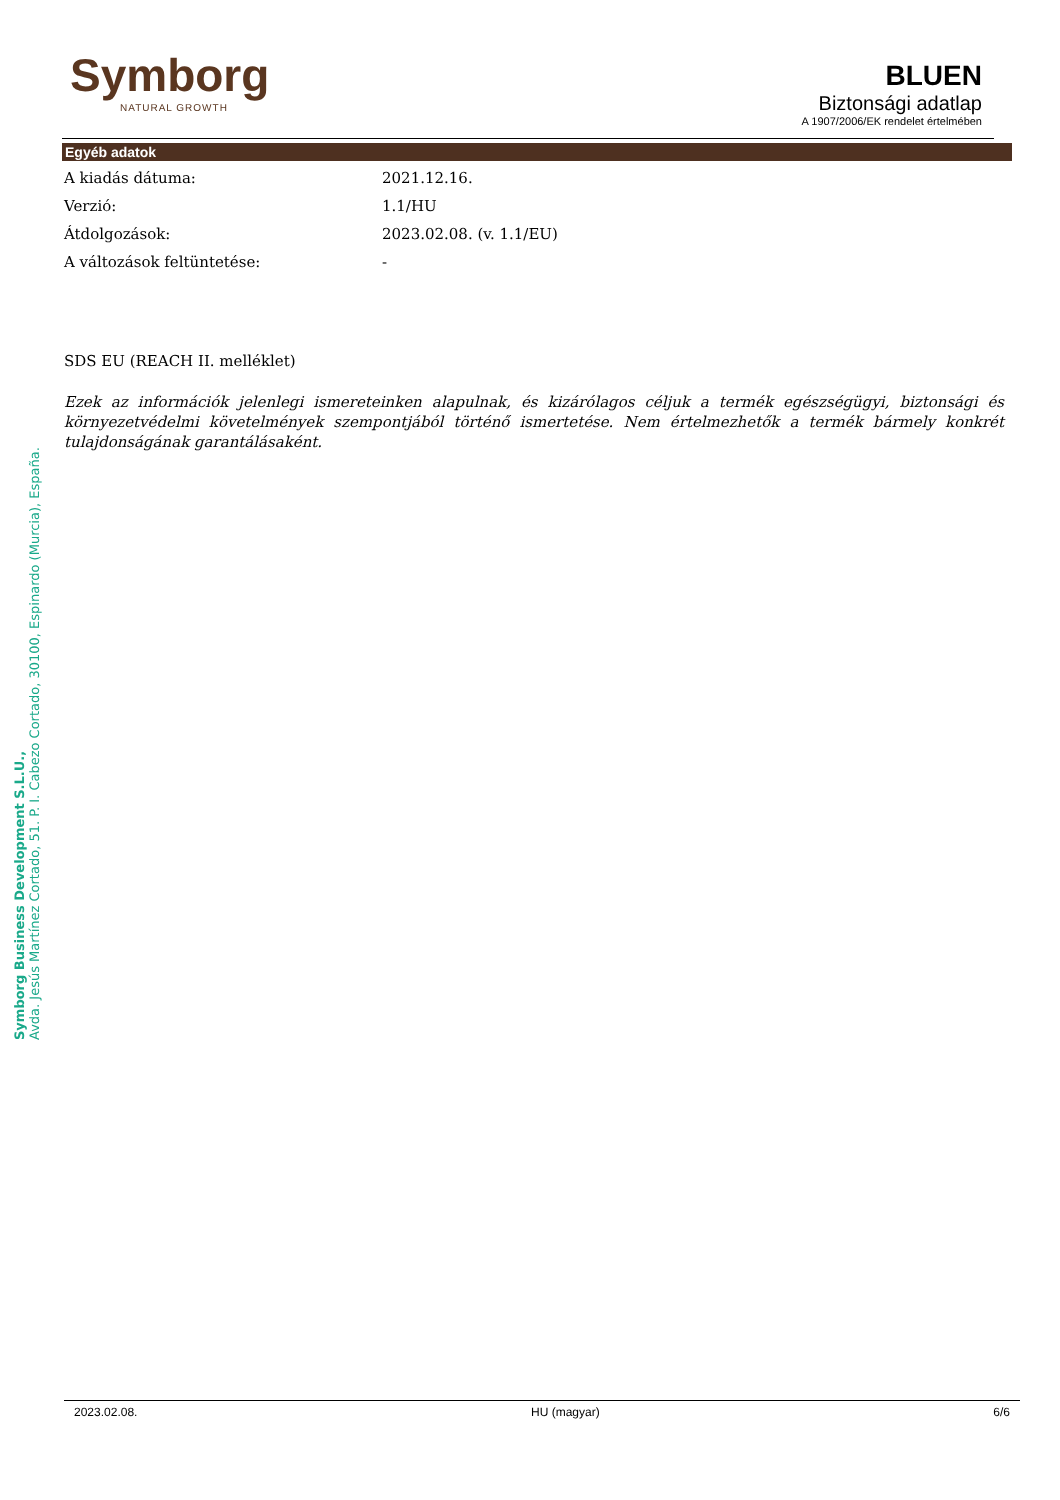Symborg
NATURAL GROWTH
BLUEN
Biztonsági adatlap
A 1907/2006/EK rendelet értelmében
Egyéb adatok
A kiadás dátuma: 2021.12.16.
Verzió: 1.1/HU
Átdolgozások: 2023.02.08. (v. 1.1/EU)
A változások feltüntetése: -
SDS EU (REACH II. melléklet)
Ezek az információk jelenlegi ismereteinken alapulnak, és kizárólagos céljuk a termék egészségügyi, biztonsági és környezetvédelmi követelmények szempontjából történő ismertetése. Nem értelmezhetők a termék bármely konkrét tulajdonságának garantálásaként.
Symborg Business Development S.L.U.,
Avda. Jesús Martínez Cortado, 51. P. I. Cabezo Cortado, 30100, Espinardo (Murcia), España.
2023.02.08. HU (magyar) 6/6